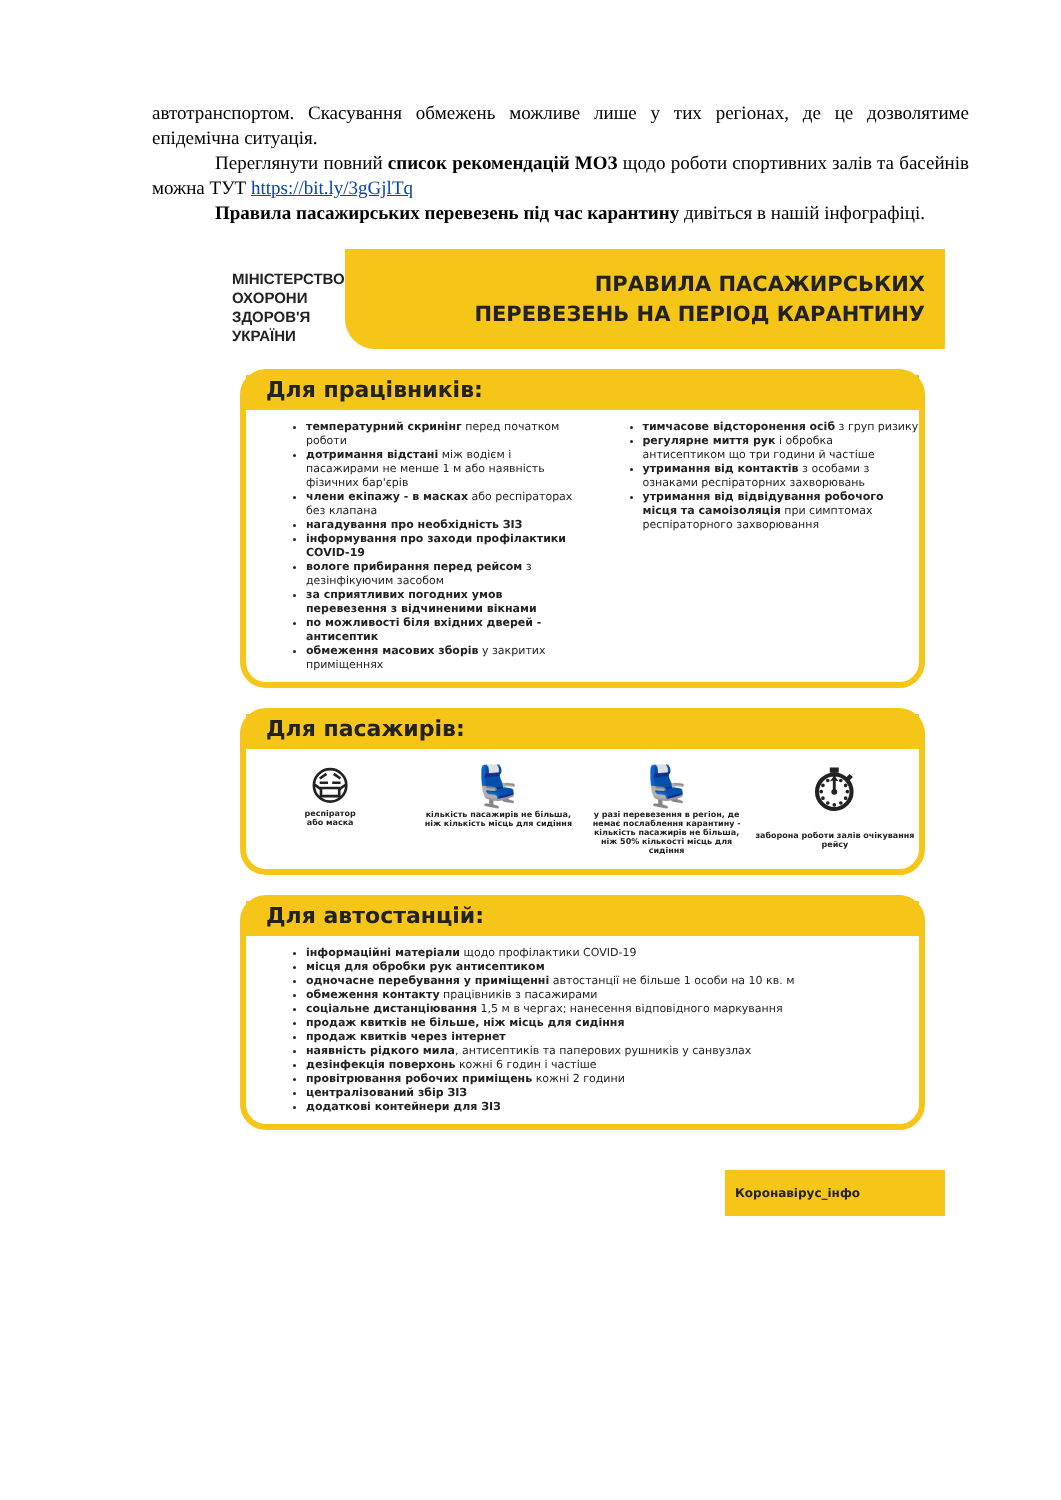автотранспортом. Скасування обмежень можливе лише у тих регіонах, де це дозволятиме епідемічна ситуація.
Переглянути повний список рекомендацій МОЗ щодо роботи спортивних залів та басейнів можна ТУТ https://bit.ly/3gGjlTq
Правила пасажирських перевезень під час карантину дивіться в нашій інфографіці.
МІНІСТЕРСТВО
ОХОРОНИ
ЗДОРОВ'Я
УКРАЇНИ
ПРАВИЛА ПАСАЖИРСЬКИХ
ПЕРЕВЕЗЕНЬ НА ПЕРІОД КАРАНТИНУ
Для працівників:
температурний скринінг перед початком роботи
дотримання відстані між водієм і пасажирами не менше 1 м або наявність фізичних бар'єрів
члени екіпажу - в масках або респіраторах без клапана
нагадування про необхідність ЗІЗ
інформування про заходи профілактики COVID-19
вологе прибирання перед рейсом з дезінфікуючим засобом
за сприятливих погодних умов перевезення з відчиненими вікнами
по можливості біля вхідних дверей - антисептик
обмеження масових зборів у закритих приміщеннях
тимчасове відсторонення осіб з груп ризику
регулярне миття рук і обробка антисептиком що три години й частіше
утримання від контактів з особами з ознаками респіраторних захворювань
утримання від відвідування робочого місця та самоізоляція при симптомах респіраторного захворювання
Для пасажирів:
😷
респіратор
або маска
💺
кількість пасажирів не більша, ніж кількість місць для сидіння
💺
у разі перевезення в регіон, де немає послаблення карантину - кількість пасажирів не більша, ніж 50% кількості місць для сидіння
⏱
заборона роботи залів очікування рейсу
Для автостанцій:
інформаційні матеріали щодо профілактики COVID-19
місця для обробки рук антисептиком
одночасне перебування у приміщенні автостанції не більше 1 особи на 10 кв. м
обмеження контакту працівників з пасажирами
соціальне дистанціювання 1,5 м в чергах; нанесення відповідного маркування
продаж квитків не більше, ніж місць для сидіння
продаж квитків через інтернет
наявність рідкого мила, антисептиків та паперових рушників у санвузлах
дезінфекція поверхонь кожні 6 годин і частіше
провітрювання робочих приміщень кожні 2 години
централізований збір ЗІЗ
додаткові контейнери для ЗІЗ
Коронавірус_інфо